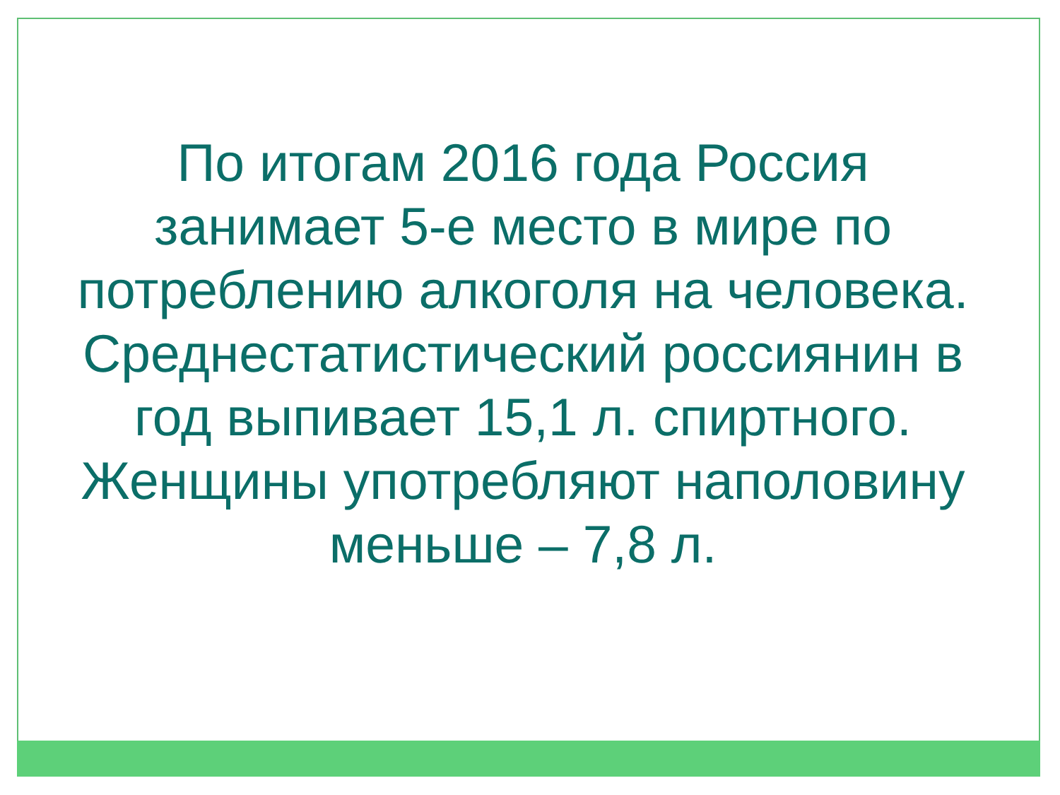По итогам 2016 года Россия
занимает 5-е место в мире по
потреблению алкоголя на человека.
Среднестатистический россиянин в
год выпивает 15,1 л. спиртного.
Женщины употребляют наполовину
меньше – 7,8 л.